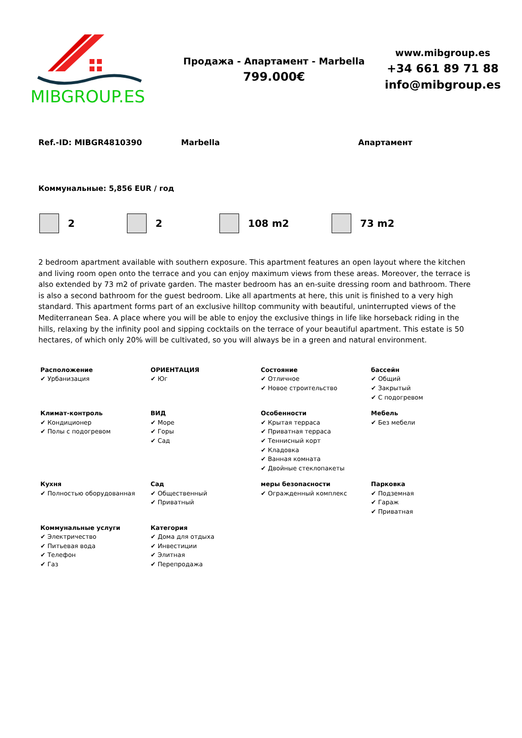MIBGROUP.ES
Продажа - Апартамент - Marbella
799.000€
www.mibgroup.es
+34 661 89 71 88
info@mibgroup.es
Ref.-ID: MIBGR4810390 Marbella Апартамент
Коммунальные: 5,856 EUR / год
2 2 108 m2 73 m2
2 bedroom apartment available with southern exposure. This apartment features an open layout where the kitchen and living room open onto the terrace and you can enjoy maximum views from these areas. Moreover, the terrace is also extended by 73 m2 of private garden. The master bedroom has an en-suite dressing room and bathroom. There is also a second bathroom for the guest bedroom. Like all apartments at here, this unit is finished to a very high standard. This apartment forms part of an exclusive hilltop community with beautiful, uninterrupted views of the Mediterranean Sea. A place where you will be able to enjoy the exclusive things in life like horseback riding in the hills, relaxing by the infinity pool and sipping cocktails on the terrace of your beautiful apartment. This estate is 50 hectares, of which only 20% will be cultivated, so you will always be in a green and natural environment.
| Расположение ✔ Урбанизация | ОРИЕНТАЦИЯ ✔ Юг | Состояние ✔ Отличное ✔ Новое строительство | бассейн ✔ Общий ✔ Закрытый ✔ С подогревом |
| Климат-контроль ✔ Кондиционер ✔ Полы с подогревом | ВИД ✔ Море ✔ Горы ✔ Сад | Особенности ✔ Крытая терраса ✔ Приватная терраса ✔ Теннисный корт ✔ Кладовка ✔ Ванная комната ✔ Двойные стеклопакеты | Мебель ✔ Без мебели |
| Кухня ✔ Полностью оборудованная | Сад ✔ Общественный ✔ Приватный | меры безопасности ✔ Огражденный комплекс | Парковка ✔ Подземная ✔ Гараж ✔ Приватная |
| Коммунальные услуги ✔ Электричество ✔ Питьевая вода ✔ Телефон ✔ Газ | Категория ✔ Дома для отдыха ✔ Инвестиции ✔ Элитная ✔ Перепродажа | | |